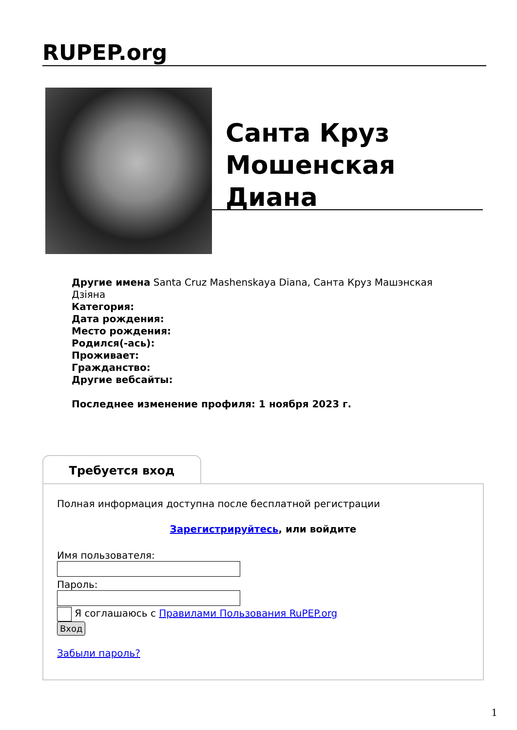RUPEP.org
Санта Круз Мошенская Диана
Другие имена Santa Cruz Mashenskaya Diana, Санта Круз Машэнская Дзіяна
Категория:
Дата рождения:
Место рождения:
Родился(-ась):
Проживает:
Гражданство:
Другие вебсайты:
Последнее изменение профиля: 1 ноября 2023 г.
Требуется вход
Полная информация доступна после бесплатной регистрации
Зарегистрируйтесь, или войдите
Имя пользователя:
Пароль:
Я соглашаюсь с Правилами Пользования RuPEP.org
Вход
Забыли пароль?
1